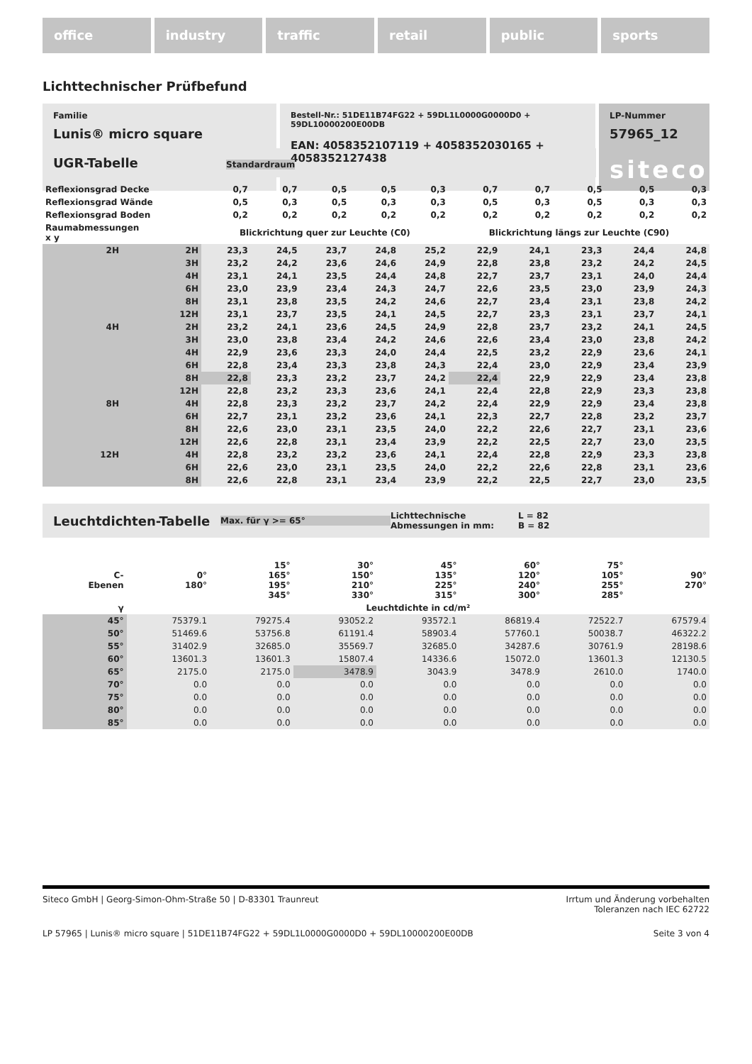office industry traffic retail public sports
Lichttechnischer Prüfbefund
Familie
Lunis® micro square
Bestell-Nr.: 51DE11B74FG22 + 59DL1L0000G0000D0 + 59DL10000200E00DB
EAN: 4058352107119 + 4058352030165 + 4058352127438
LP-Nummer
57965_12
siteco
UGR-Tabelle Standardraum
| Reflexionsgrad Decke | | 0,7 | 0,7 | 0,5 | 0,5 | 0,3 | 0,7 | 0,7 | 0,5 | 0,5 | 0,3 |
| Reflexionsgrad Wände | | 0,5 | 0,3 | 0,5 | 0,3 | 0,3 | 0,5 | 0,3 | 0,5 | 0,3 | 0,3 |
| Reflexionsgrad Boden | | 0,2 | 0,2 | 0,2 | 0,2 | 0,2 | 0,2 | 0,2 | 0,2 | 0,2 | 0,2 |
| Raumabmessungen x y | | Blickrichtung quer zur Leuchte (C0) | | | | | Blickrichtung längs zur Leuchte (C90) | | | | |
| 2H | 2H | 23,3 | 24,5 | 23,7 | 24,8 | 25,2 | 22,9 | 24,1 | 23,3 | 24,4 | 24,8 |
| | 3H | 23,2 | 24,2 | 23,6 | 24,6 | 24,9 | 22,8 | 23,8 | 23,2 | 24,2 | 24,5 |
| | 4H | 23,1 | 24,1 | 23,5 | 24,4 | 24,8 | 22,7 | 23,7 | 23,1 | 24,0 | 24,4 |
| | 6H | 23,0 | 23,9 | 23,4 | 24,3 | 24,7 | 22,6 | 23,5 | 23,0 | 23,9 | 24,3 |
| | 8H | 23,1 | 23,8 | 23,5 | 24,2 | 24,6 | 22,7 | 23,4 | 23,1 | 23,8 | 24,2 |
| | 12H | 23,1 | 23,7 | 23,5 | 24,1 | 24,5 | 22,7 | 23,3 | 23,1 | 23,7 | 24,1 |
| 4H | 2H | 23,2 | 24,1 | 23,6 | 24,5 | 24,9 | 22,8 | 23,7 | 23,2 | 24,1 | 24,5 |
| | 3H | 23,0 | 23,8 | 23,4 | 24,2 | 24,6 | 22,6 | 23,4 | 23,0 | 23,8 | 24,2 |
| | 4H | 22,9 | 23,6 | 23,3 | 24,0 | 24,4 | 22,5 | 23,2 | 22,9 | 23,6 | 24,1 |
| | 6H | 22,8 | 23,4 | 23,3 | 23,8 | 24,3 | 22,4 | 23,0 | 22,9 | 23,4 | 23,9 |
| | 8H | 22,8 | 23,3 | 23,2 | 23,7 | 24,2 | 22,4 | 22,9 | 22,9 | 23,4 | 23,8 |
| | 12H | 22,8 | 23,2 | 23,3 | 23,6 | 24,1 | 22,4 | 22,8 | 22,9 | 23,3 | 23,8 |
| 8H | 4H | 22,8 | 23,3 | 23,2 | 23,7 | 24,2 | 22,4 | 22,9 | 22,9 | 23,4 | 23,8 |
| | 6H | 22,7 | 23,1 | 23,2 | 23,6 | 24,1 | 22,3 | 22,7 | 22,8 | 23,2 | 23,7 |
| | 8H | 22,6 | 23,0 | 23,1 | 23,5 | 24,0 | 22,2 | 22,6 | 22,7 | 23,1 | 23,6 |
| | 12H | 22,6 | 22,8 | 23,1 | 23,4 | 23,9 | 22,2 | 22,5 | 22,7 | 23,0 | 23,5 |
| 12H | 4H | 22,8 | 23,2 | 23,2 | 23,6 | 24,1 | 22,4 | 22,8 | 22,9 | 23,3 | 23,8 |
| | 6H | 22,6 | 23,0 | 23,1 | 23,5 | 24,0 | 22,2 | 22,6 | 22,8 | 23,1 | 23,6 |
| | 8H | 22,6 | 22,8 | 23,1 | 23,4 | 23,9 | 22,2 | 22,5 | 22,7 | 23,0 | 23,5 |
Leuchtdichten-Tabelle Max. für γ >= 65° Lichttechnische Abmessungen in mm: L = 82
B = 82
| C- Ebenen | 0° 180° | 15° 165° 195° 345° | 30° 150° 210° 330° | 45° 135° 225° 315° | 60° 120° 240° 300° | 75° 105° 255° 285° | 90° 270° |
| --- | --- | --- | --- | --- | --- | --- | --- |
| γ | Leuchtdichte in cd/m² | | | | | | |
| 45° | 75379.1 | 79275.4 | 93052.2 | 93572.1 | 86819.4 | 72522.7 | 67579.4 |
| 50° | 51469.6 | 53756.8 | 61191.4 | 58903.4 | 57760.1 | 50038.7 | 46322.2 |
| 55° | 31402.9 | 32685.0 | 35569.7 | 32685.0 | 34287.6 | 30761.9 | 28198.6 |
| 60° | 13601.3 | 13601.3 | 15807.4 | 14336.6 | 15072.0 | 13601.3 | 12130.5 |
| 65° | 2175.0 | 2175.0 | 3478.9 | 3043.9 | 3478.9 | 2610.0 | 1740.0 |
| 70° | 0.0 | 0.0 | 0.0 | 0.0 | 0.0 | 0.0 | 0.0 |
| 75° | 0.0 | 0.0 | 0.0 | 0.0 | 0.0 | 0.0 | 0.0 |
| 80° | 0.0 | 0.0 | 0.0 | 0.0 | 0.0 | 0.0 | 0.0 |
| 85° | 0.0 | 0.0 | 0.0 | 0.0 | 0.0 | 0.0 | 0.0 |
Siteco GmbH | Georg-Simon-Ohm-Straße 50 | D-83301 Traunreut Irrtum und Änderung vorbehalten
Toleranzen nach IEC 62722
LP 57965 | Lunis® micro square | 51DE11B74FG22 + 59DL1L0000G0000D0 + 59DL10000200E00DB Seite 3 von 4